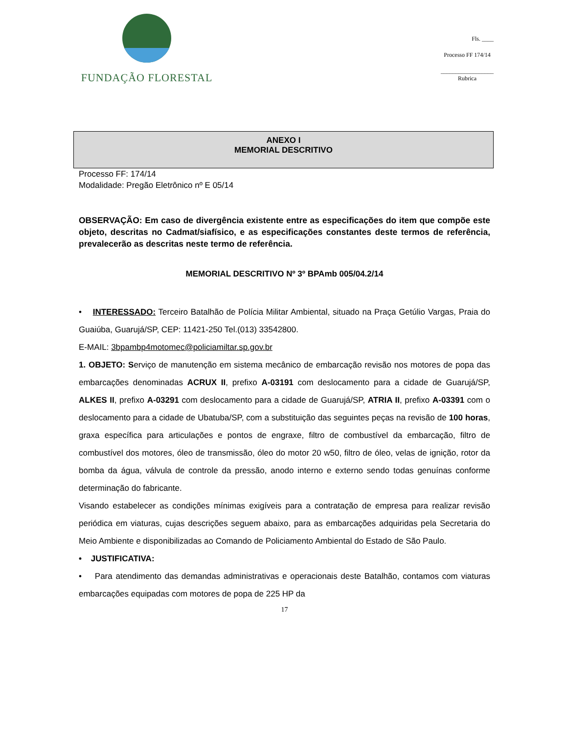FUNDAÇÃO FLORESTAL
Fls. ____
Processo FF 174/14
__________________
Rubrica
ANEXO I
MEMORIAL DESCRITIVO
Processo FF: 174/14
Modalidade: Pregão Eletrônico nº E 05/14
OBSERVAÇÃO: Em caso de divergência existente entre as especificações do item que compõe este objeto, descritas no Cadmat/siafísico, e as especificações constantes deste termos de referência, prevalecerão as descritas neste termo de referência.
MEMORIAL DESCRITIVO Nº 3º BPAmb 005/04.2/14
• INTERESSADO: Terceiro Batalhão de Polícia Militar Ambiental, situado na Praça Getúlio Vargas, Praia do Guaiúba, Guarujá/SP, CEP: 11421-250 Tel.(013) 33542800.
E-MAIL: 3bpambp4motomec@policiamiltar.sp.gov.br
1. OBJETO: Serviço de manutenção em sistema mecânico de embarcação revisão nos motores de popa das embarcações denominadas ACRUX II, prefixo A-03191 com deslocamento para a cidade de Guarujá/SP, ALKES II, prefixo A-03291 com deslocamento para a cidade de Guarujá/SP, ATRIA II, prefixo A-03391 com o deslocamento para a cidade de Ubatuba/SP, com a substituição das seguintes peças na revisão de 100 horas, graxa específica para articulações e pontos de engraxe, filtro de combustível da embarcação, filtro de combustível dos motores, óleo de transmissão, óleo do motor 20 w50, filtro de óleo, velas de ignição, rotor da bomba da água, válvula de controle da pressão, anodo interno e externo sendo todas genuínas conforme determinação do fabricante.
Visando estabelecer as condições mínimas exigíveis para a contratação de empresa para realizar revisão periódica em viaturas, cujas descrições seguem abaixo, para as embarcações adquiridas pela Secretaria do Meio Ambiente e disponibilizadas ao Comando de Policiamento Ambiental do Estado de São Paulo.
• JUSTIFICATIVA:
• Para atendimento das demandas administrativas e operacionais deste Batalhão, contamos com viaturas embarcações equipadas com motores de popa de 225 HP da
17